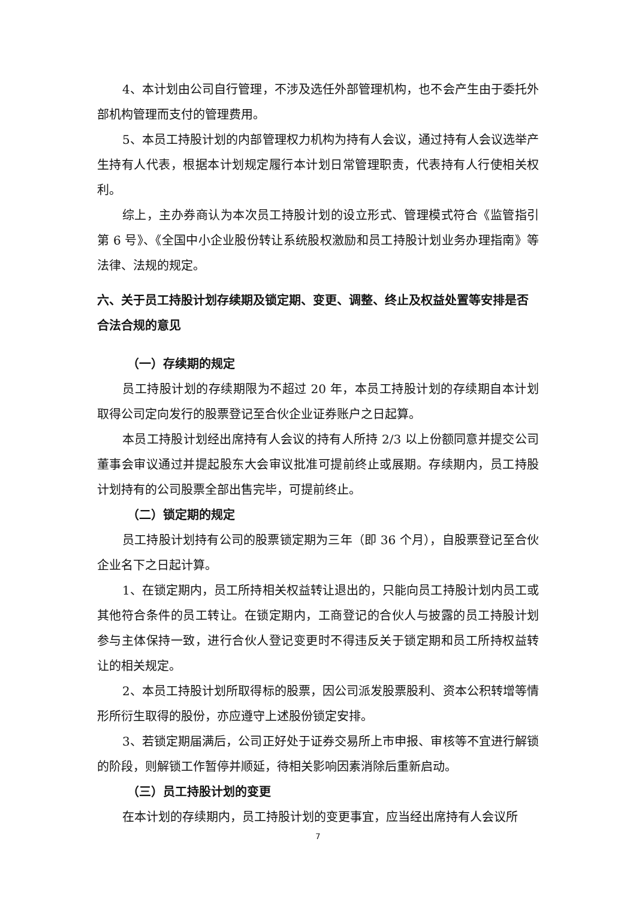4、本计划由公司自行管理，不涉及选任外部管理机构，也不会产生由于委托外部机构管理而支付的管理费用。
5、本员工持股计划的内部管理权力机构为持有人会议，通过持有人会议选举产生持有人代表，根据本计划规定履行本计划日常管理职责，代表持有人行使相关权利。
综上，主办券商认为本次员工持股计划的设立形式、管理模式符合《监管指引第 6 号》、《全国中小企业股份转让系统股权激励和员工持股计划业务办理指南》等法律、法规的规定。
六、关于员工持股计划存续期及锁定期、变更、调整、终止及权益处置等安排是否合法合规的意见
（一）存续期的规定
员工持股计划的存续期限为不超过 20 年，本员工持股计划的存续期自本计划取得公司定向发行的股票登记至合伙企业证券账户之日起算。
本员工持股计划经出席持有人会议的持有人所持 2/3 以上份额同意并提交公司董事会审议通过并提起股东大会审议批准可提前终止或展期。存续期内，员工持股计划持有的公司股票全部出售完毕，可提前终止。
（二）锁定期的规定
员工持股计划持有公司的股票锁定期为三年（即 36 个月），自股票登记至合伙企业名下之日起计算。
1、在锁定期内，员工所持相关权益转让退出的，只能向员工持股计划内员工或其他符合条件的员工转让。在锁定期内，工商登记的合伙人与披露的员工持股计划参与主体保持一致，进行合伙人登记变更时不得违反关于锁定期和员工所持权益转让的相关规定。
2、本员工持股计划所取得标的股票，因公司派发股票股利、资本公积转增等情形所衍生取得的股份，亦应遵守上述股份锁定安排。
3、若锁定期届满后，公司正好处于证券交易所上市申报、审核等不宜进行解锁的阶段，则解锁工作暂停并顺延，待相关影响因素消除后重新启动。
（三）员工持股计划的变更
在本计划的存续期内，员工持股计划的变更事宜，应当经出席持有人会议所
7